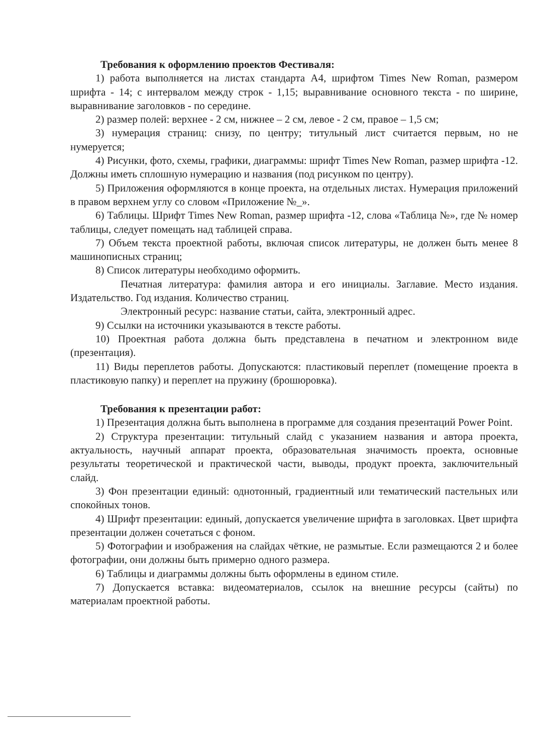Требования к оформлению проектов Фестиваля:
1) работа выполняется на листах стандарта А4, шрифтом Times New Roman, размером шрифта - 14; с интервалом между строк - 1,15; выравнивание основного текста - по ширине, выравнивание заголовков - по середине.
2) размер полей: верхнее - 2 см, нижнее – 2 см, левое - 2 см, правое – 1,5 см;
3) нумерация страниц: снизу, по центру; титульный лист считается первым, но не нумеруется;
4) Рисунки, фото, схемы, графики, диаграммы: шрифт Times New Roman, размер шрифта -12. Должны иметь сплошную нумерацию и названия (под рисунком по центру).
5) Приложения оформляются в конце проекта, на отдельных листах. Нумерация приложений в правом верхнем углу со словом «Приложение №_».
6) Таблицы. Шрифт Times New Roman, размер шрифта -12, слова «Таблица №», где № номер таблицы, следует помещать над таблицей справа.
7) Объем текста проектной работы, включая список литературы, не должен быть менее 8 машинописных страниц;
8) Список литературы необходимо оформить.
Печатная литература: фамилия автора и его инициалы. Заглавие. Место издания. Издательство. Год издания. Количество страниц.
Электронный ресурс: название статьи, сайта, электронный адрес.
9) Ссылки на источники указываются в тексте работы.
10) Проектная работа должна быть представлена в печатном и электронном виде (презентация).
11) Виды переплетов работы. Допускаются: пластиковый переплет (помещение проекта в пластиковую папку) и переплет на пружину (брошюровка).
Требования к презентации работ:
1) Презентация должна быть выполнена в программе для создания презентаций Power Point.
2) Структура презентации: титульный слайд с указанием названия и автора проекта, актуальность, научный аппарат проекта, образовательная значимость проекта, основные результаты теоретической и практической части, выводы, продукт проекта, заключительный слайд.
3) Фон презентации единый: однотонный, градиентный или тематический пастельных или спокойных тонов.
4) Шрифт презентации: единый, допускается увеличение шрифта в заголовках. Цвет шрифта презентации должен сочетаться с фоном.
5) Фотографии и изображения на слайдах чёткие, не размытые. Если размещаются 2 и более фотографии, они должны быть примерно одного размера.
6) Таблицы и диаграммы должны быть оформлены в едином стиле.
7) Допускается вставка: видеоматериалов, ссылок на внешние ресурсы (сайты) по материалам проектной работы.